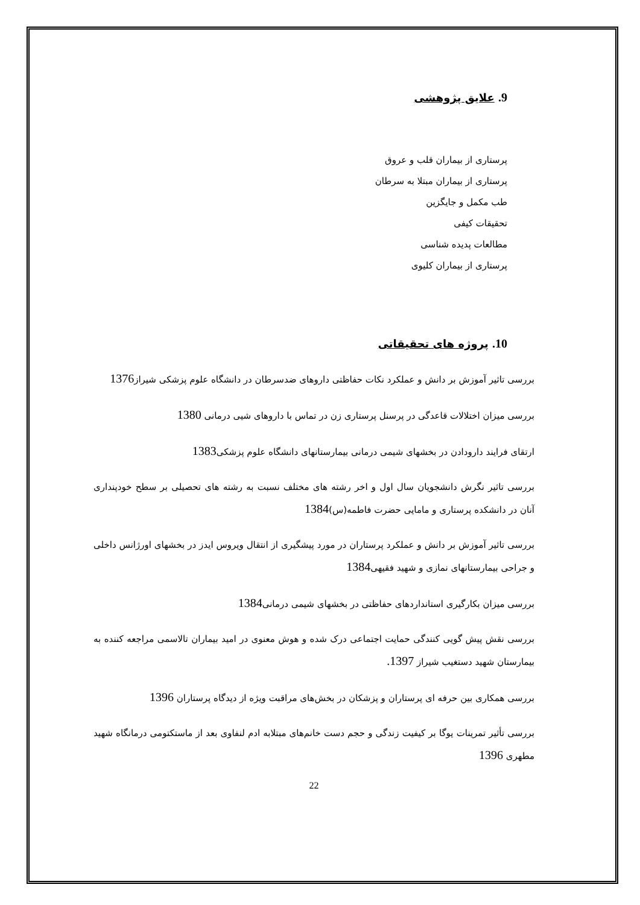9. علایق پژوهشی
پرستاری از بیماران قلب و عروق
پرستاری از بیماران مبتلا به سرطان
طب مکمل و جایگزین
تحقیقات کیفی
مطالعات پدیده شناسی
پرستاری از بیماران کلیوی
10. پروژه های تحقیقاتی
بررسی تاثیر آموزش بر دانش و عملکرد نکات حفاظتی داروهای ضدسرطان در دانشگاه علوم پزشکی شیراز1376
بررسی میزان اختلالات قاعدگی در پرسنل پرستاری زن در تماس با داروهای شیی درمانی 1380
ارتقای فرایند دارودادن در بخشهای شیمی درمانی بیمارستانهای دانشگاه علوم پزشکی1383
بررسی تاثیر نگرش دانشجویان سال اول و اخر رشته های مختلف نسبت به رشته های تحصیلی بر سطح خودپنداری آنان در دانشکده پرستاری و مامایی حضرت فاطمه(س)1384
بررسی تاثیر آموزش بر دانش و عملکرد پرستاران در مورد پیشگیری از انتقال ویروس ایدز در بخشهای اورژانس داخلی و جراحی بیمارستانهای نمازی و شهید فقیهی1384
بررسی میزان بکارگیری استانداردهای حفاظتی در بخشهای شیمی درمانی1384
بررسی نقش پیش گویی کنندگی حمایت اجتماعی درک شده و هوش معنوی در امید بیماران تالاسمی مراجعه کننده به بیمارستان شهید دستغیب شیراز 1397.
بررسی همکاری بین حرفه ای پرستاران و پزشکان در بخش‌های مراقبت ویژه از دیدگاه پرستاران 1396
بررسی تأثیر تمرینات یوگا بر کیفیت زندگی و حجم دست خانم‌های مبتلابه ادم لنفاوی بعد از ماستکتومی درمانگاه شهید مطهری 1396
22